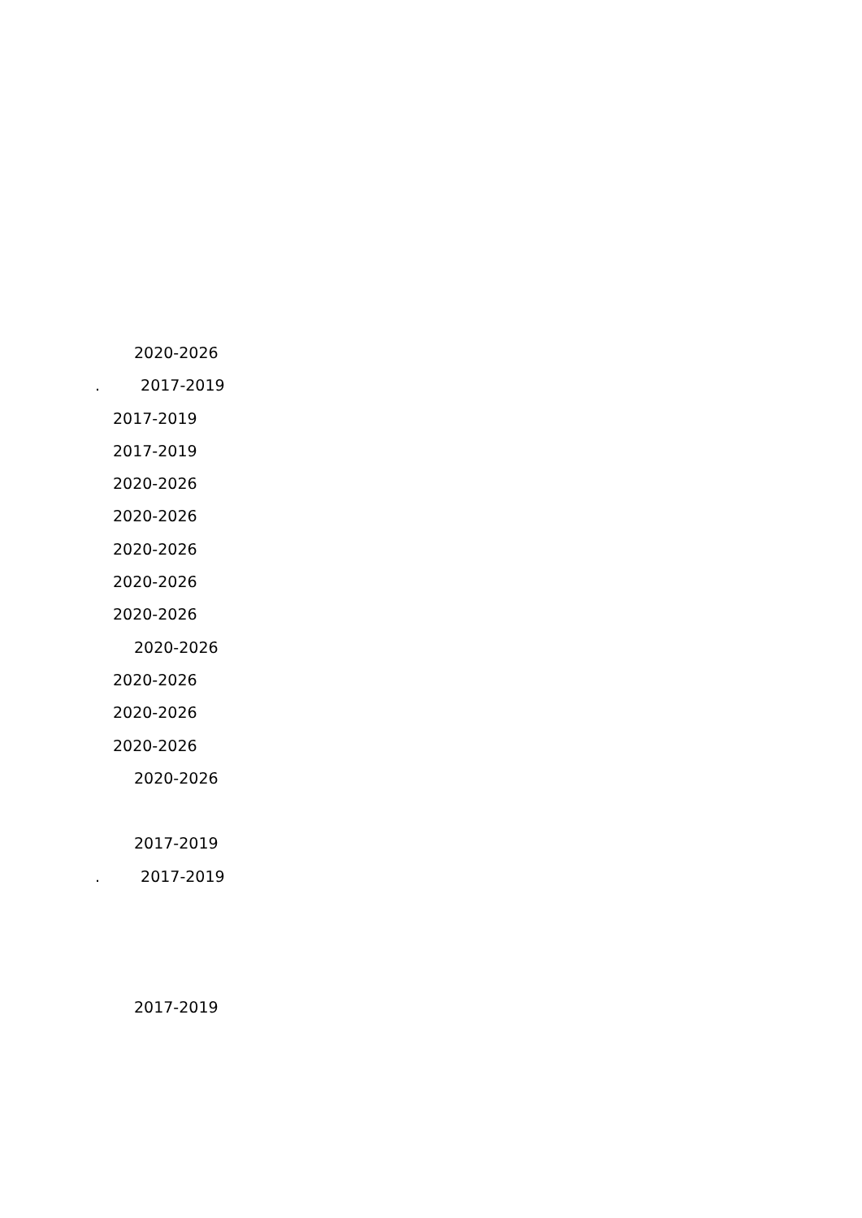2020-2026
. 2017-2019
2017-2019
2017-2019
2020-2026
2020-2026
2020-2026
2020-2026
2020-2026
2020-2026
2020-2026
2020-2026
2020-2026
2020-2026
2017-2019
. 2017-2019
2017-2019